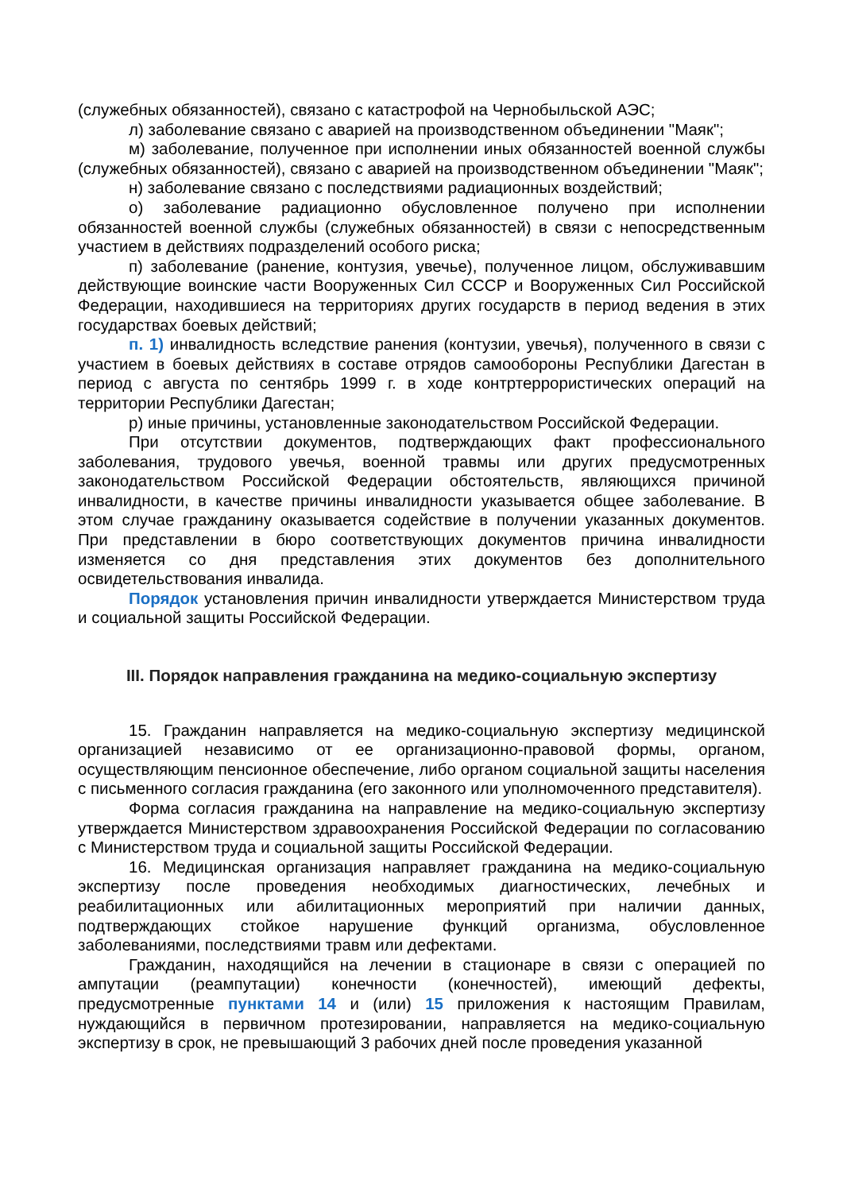(служебных обязанностей), связано с катастрофой на Чернобыльской АЭС;
л) заболевание связано с аварией на производственном объединении "Маяк";
м) заболевание, полученное при исполнении иных обязанностей военной службы (служебных обязанностей), связано с аварией на производственном объединении "Маяк";
н) заболевание связано с последствиями радиационных воздействий;
о) заболевание радиационно обусловленное получено при исполнении обязанностей военной службы (служебных обязанностей) в связи с непосредственным участием в действиях подразделений особого риска;
п) заболевание (ранение, контузия, увечье), полученное лицом, обслуживавшим действующие воинские части Вооруженных Сил СССР и Вооруженных Сил Российской Федерации, находившиеся на территориях других государств в период ведения в этих государствах боевых действий;
п. 1) инвалидность вследствие ранения (контузии, увечья), полученного в связи с участием в боевых действиях в составе отрядов самообороны Республики Дагестан в период с августа по сентябрь 1999 г. в ходе контртеррористических операций на территории Республики Дагестан;
р) иные причины, установленные законодательством Российской Федерации.
При отсутствии документов, подтверждающих факт профессионального заболевания, трудового увечья, военной травмы или других предусмотренных законодательством Российской Федерации обстоятельств, являющихся причиной инвалидности, в качестве причины инвалидности указывается общее заболевание. В этом случае гражданину оказывается содействие в получении указанных документов. При представлении в бюро соответствующих документов причина инвалидности изменяется со дня представления этих документов без дополнительного освидетельствования инвалида.
Порядок установления причин инвалидности утверждается Министерством труда и социальной защиты Российской Федерации.
III. Порядок направления гражданина на медико-социальную экспертизу
15. Гражданин направляется на медико-социальную экспертизу медицинской организацией независимо от ее организационно-правовой формы, органом, осуществляющим пенсионное обеспечение, либо органом социальной защиты населения с письменного согласия гражданина (его законного или уполномоченного представителя).
Форма согласия гражданина на направление на медико-социальную экспертизу утверждается Министерством здравоохранения Российской Федерации по согласованию с Министерством труда и социальной защиты Российской Федерации.
16. Медицинская организация направляет гражданина на медико-социальную экспертизу после проведения необходимых диагностических, лечебных и реабилитационных или абилитационных мероприятий при наличии данных, подтверждающих стойкое нарушение функций организма, обусловленное заболеваниями, последствиями травм или дефектами.
Гражданин, находящийся на лечении в стационаре в связи с операцией по ампутации (реампутации) конечности (конечностей), имеющий дефекты, предусмотренные пунктами 14 и (или) 15 приложения к настоящим Правилам, нуждающийся в первичном протезировании, направляется на медико-социальную экспертизу в срок, не превышающий 3 рабочих дней после проведения указанной